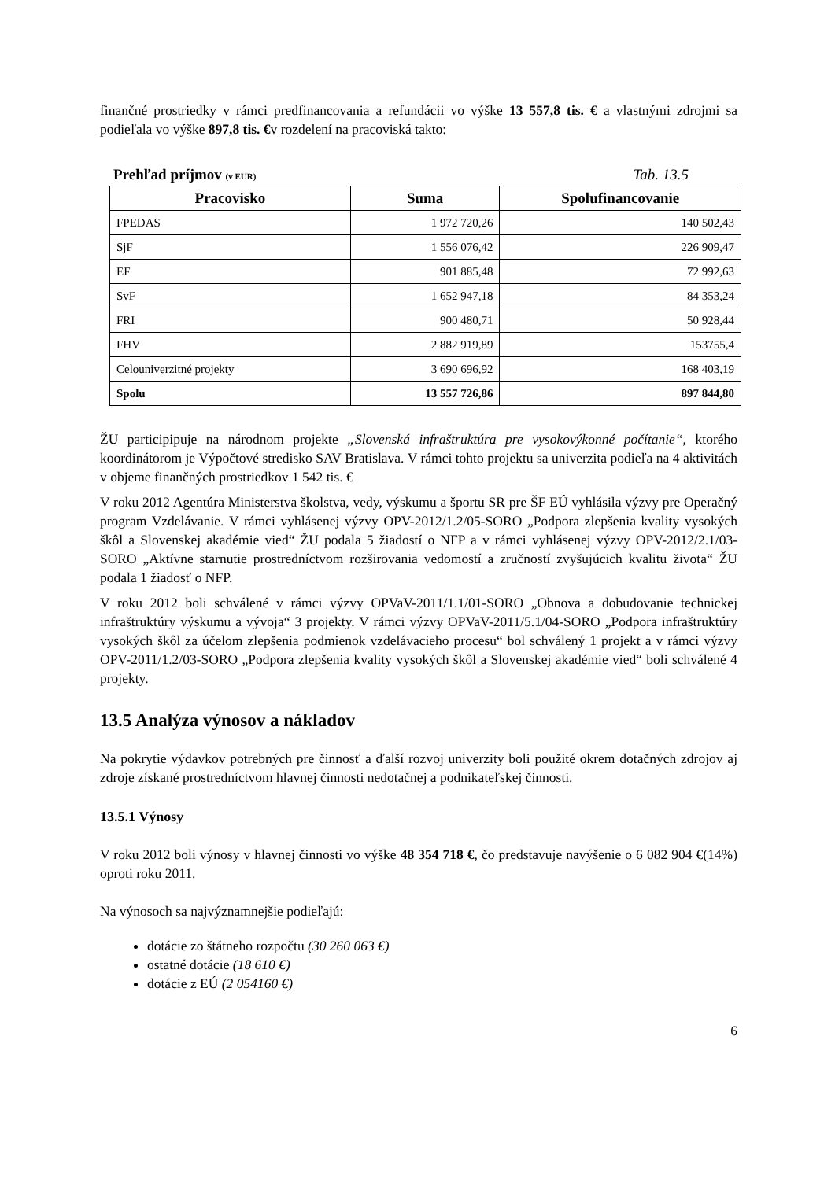finančné prostriedky v rámci predfinancovania a refundácii vo výške 13 557,8 tis. € a vlastnými zdrojmi sa podieľala vo výške 897,8 tis. €v rozdelení na pracoviská takto:
Prehľad príjmov (v EUR) Tab. 13.5
| Pracovisko | Suma | Spolufinancovanie |
| --- | --- | --- |
| FPEDAS | 1 972 720,26 | 140 502,43 |
| SjF | 1 556 076,42 | 226 909,47 |
| EF | 901 885,48 | 72 992,63 |
| SvF | 1 652 947,18 | 84 353,24 |
| FRI | 900 480,71 | 50 928,44 |
| FHV | 2 882 919,89 | 153755,4 |
| Celouniverzitné projekty | 3 690 696,92 | 168 403,19 |
| Spolu | 13 557 726,86 | 897 844,80 |
ŽU participipuje na národnom projekte „Slovenská infraštruktúra pre vysokovýkonné počítanie“, ktorého koordinátorom je Výpočtové stredisko SAV Bratislava. V rámci tohto projektu sa univerzita podieľa na 4 aktivitách v objeme finančných prostriedkov 1 542 tis. €
V roku 2012 Agentúra Ministerstva školstva, vedy, výskumu a športu SR pre ŠF EÚ vyhlásila výzvy pre Operačný program Vzdelávanie. V rámci vyhlásenej výzvy OPV-2012/1.2/05-SORO „Podpora zlepšenia kvality vysokých škôl a Slovenskej akadémie vied“ ŽU podala 5 žiadostí o NFP a v rámci vyhlásenej výzvy OPV-2012/2.1/03-SORO „Aktívne starnutie prostredníctvom rozširovania vedomostí a zručností zvyšujúcich kvalitu života“ ŽU podala 1 žiadosť o NFP.
V roku 2012 boli schválené v rámci výzvy OPVaV-2011/1.1/01-SORO „Obnova a dobudovanie technickej infraštruktúry výskumu a vývoja“ 3 projekty. V rámci výzvy OPVaV-2011/5.1/04-SORO „Podpora infraštruktúry vysokých škôl za účelom zlepšenia podmienok vzdelávacieho procesu“ bol schválený 1 projekt a v rámci výzvy OPV-2011/1.2/03-SORO „Podpora zlepšenia kvality vysokých škôl a Slovenskej akadémie vied“ boli schválené 4 projekty.
13.5 Analýza výnosov a nákladov
Na pokrytie výdavkov potrebných pre činnosť a ďalší rozvoj univerzity boli použité okrem dotačných zdrojov aj zdroje získané prostredníctvom hlavnej činnosti nedotačnej a podnikateľskej činnosti.
13.5.1 Výnosy
V roku 2012 boli výnosy v hlavnej činnosti vo výške 48 354 718 €, čo predstavuje navýšenie o 6 082 904 €(14%) oproti roku 2011.
Na výnosoch sa najvýznamnejšie podieľajú:
dotácie zo štátneho rozpočtu (30 260 063 €)
ostatné dotácie (18 610 €)
dotácie z EÚ (2 054160 €)
6